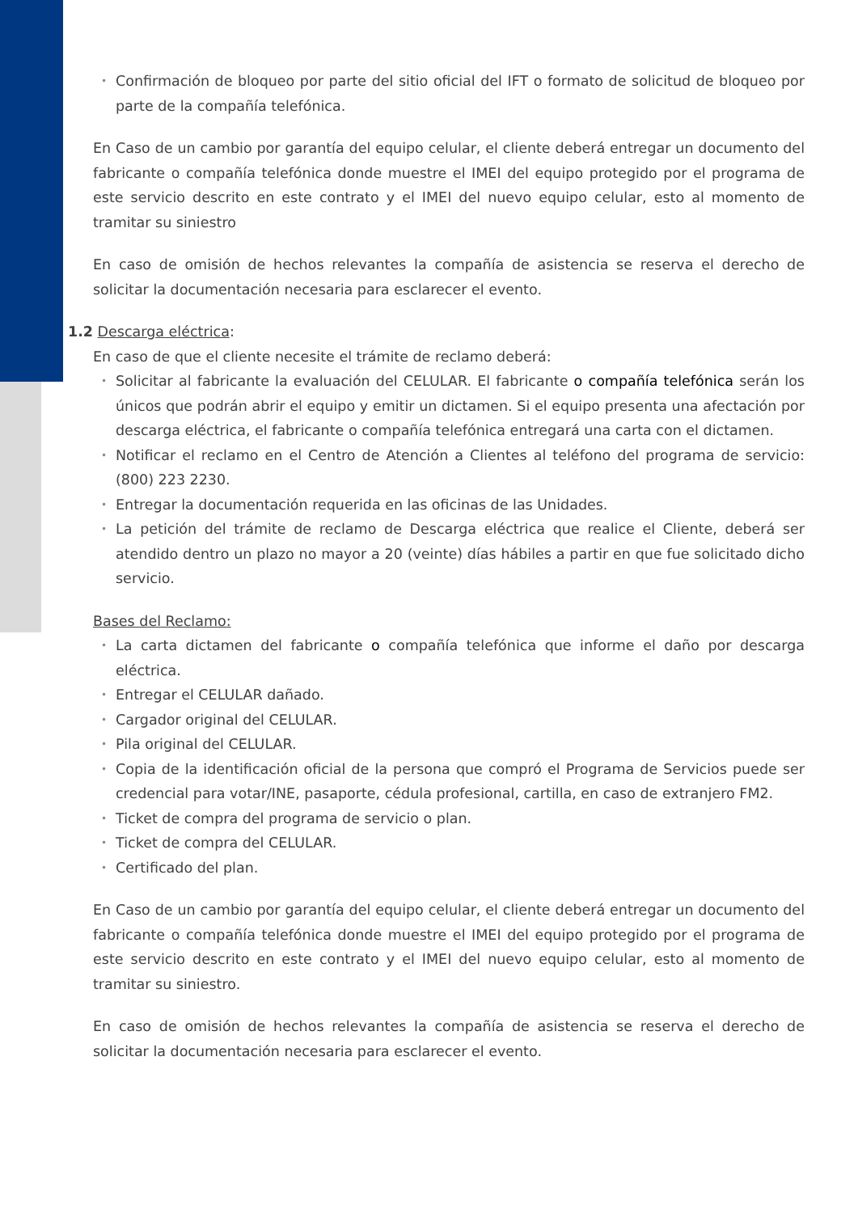Confirmación de bloqueo por parte del sitio oficial del IFT o formato de solicitud de bloqueo por parte de la compañía telefónica.
En Caso de un cambio por garantía del equipo celular, el cliente deberá entregar un documento del fabricante o compañía telefónica donde muestre el IMEI del equipo protegido por el programa de este servicio descrito en este contrato y el IMEI del nuevo equipo celular, esto al momento de tramitar su siniestro
En caso de omisión de hechos relevantes la compañía de asistencia se reserva el derecho de solicitar la documentación necesaria para esclarecer el evento.
1.2 Descarga eléctrica:
En caso de que el cliente necesite el trámite de reclamo deberá:
Solicitar al fabricante la evaluación del CELULAR. El fabricante o compañía telefónica serán los únicos que podrán abrir el equipo y emitir un dictamen. Si el equipo presenta una afectación por descarga eléctrica, el fabricante o compañía telefónica entregará una carta con el dictamen.
Notificar el reclamo en el Centro de Atención a Clientes al teléfono del programa de servicio: (800) 223 2230.
Entregar la documentación requerida en las oficinas de las Unidades.
La petición del trámite de reclamo de Descarga eléctrica que realice el Cliente, deberá ser atendido dentro un plazo no mayor a 20 (veinte) días hábiles a partir en que fue solicitado dicho servicio.
Bases del Reclamo:
La carta dictamen del fabricante o compañía telefónica que informe el daño por descarga eléctrica.
Entregar el CELULAR dañado.
Cargador original del CELULAR.
Pila original del CELULAR.
Copia de la identificación oficial de la persona que compró el Programa de Servicios puede ser credencial para votar/INE, pasaporte, cédula profesional, cartilla, en caso de extranjero FM2.
Ticket de compra del programa de servicio o plan.
Ticket de compra del CELULAR.
Certificado del plan.
En Caso de un cambio por garantía del equipo celular, el cliente deberá entregar un documento del fabricante o compañía telefónica donde muestre el IMEI del equipo protegido por el programa de este servicio descrito en este contrato y el IMEI del nuevo equipo celular, esto al momento de tramitar su siniestro.
En caso de omisión de hechos relevantes la compañía de asistencia se reserva el derecho de solicitar la documentación necesaria para esclarecer el evento.